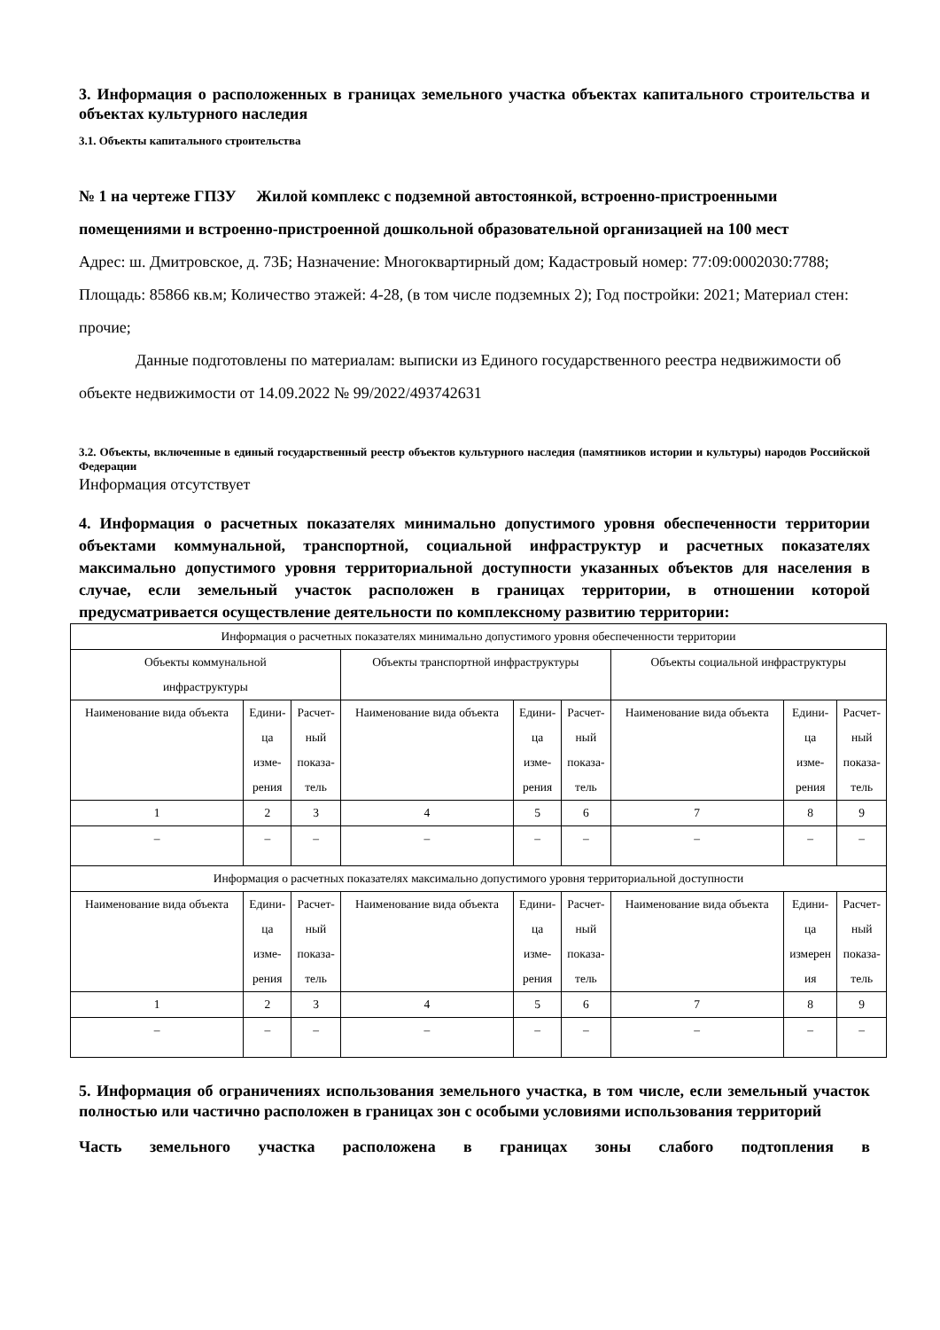3. Информация о расположенных в границах земельного участка объектах капитального строительства и объектах культурного наследия
3.1. Объекты капитального строительства
№ 1 на чертеже ГПЗУ Жилой комплекс с подземной автостоянкой, встроенно-пристроенными помещениями и встроенно-пристроенной дошкольной образовательной организацией на 100 мест
Адрес: ш. Дмитровское, д. 73Б; Назначение: Многоквартирный дом; Кадастровый номер: 77:09:0002030:7788; Площадь: 85866 кв.м; Количество этажей: 4-28, (в том числе подземных 2); Год постройки: 2021; Материал стен: прочие;
Данные подготовлены по материалам: выписки из Единого государственного реестра недвижимости об объекте недвижимости от 14.09.2022 № 99/2022/493742631
3.2. Объекты, включенные в единый государственный реестр объектов культурного наследия (памятников истории и культуры) народов Российской Федерации
Информация отсутствует
4. Информация о расчетных показателях минимально допустимого уровня обеспеченности территории объектами коммунальной, транспортной, социальной инфраструктур и расчетных показателях максимально допустимого уровня территориальной доступности указанных объектов для населения в случае, если земельный участок расположен в границах территории, в отношении которой предусматривается осуществление деятельности по комплексному развитию территории:
| Информация о расчетных показателях минимально допустимого уровня обеспеченности территории | | | | | | | | |
| Объекты коммунальной инфраструктуры | | | Объекты транспортной инфраструктуры | | | Объекты социальной инфраструктуры | | |
| Наименование вида объекта | Едини- ца изме- рения | Расчет- ный показа- тель | Наименование вида объекта | Едини- ца изме- рения | Расчет- ный показа- тель | Наименование вида объекта | Едини- ца изме- рения | Расчет- ный показа- тель |
| 1 | 2 | 3 | 4 | 5 | 6 | 7 | 8 | 9 |
| – | – | – | – | – | – | – | – | – |
| Информация о расчетных показателях максимально допустимого уровня территориальной доступности | | | | | | | | |
| Наименование вида объекта | Едини- ца изме- рения | Расчет- ный показа- тель | Наименование вида объекта | Едини- ца изме- рения | Расчет- ный показа- тель | Наименование вида объекта | Едини- ца измерен ия | Расчет- ный показа- тель |
| 1 | 2 | 3 | 4 | 5 | 6 | 7 | 8 | 9 |
| – | – | – | – | – | – | – | – | – |
5. Информация об ограничениях использования земельного участка, в том числе, если земельный участок полностью или частично расположен в границах зон с особыми условиями использования территорий
Часть земельного участка расположена в границах зоны слабого подтопления в